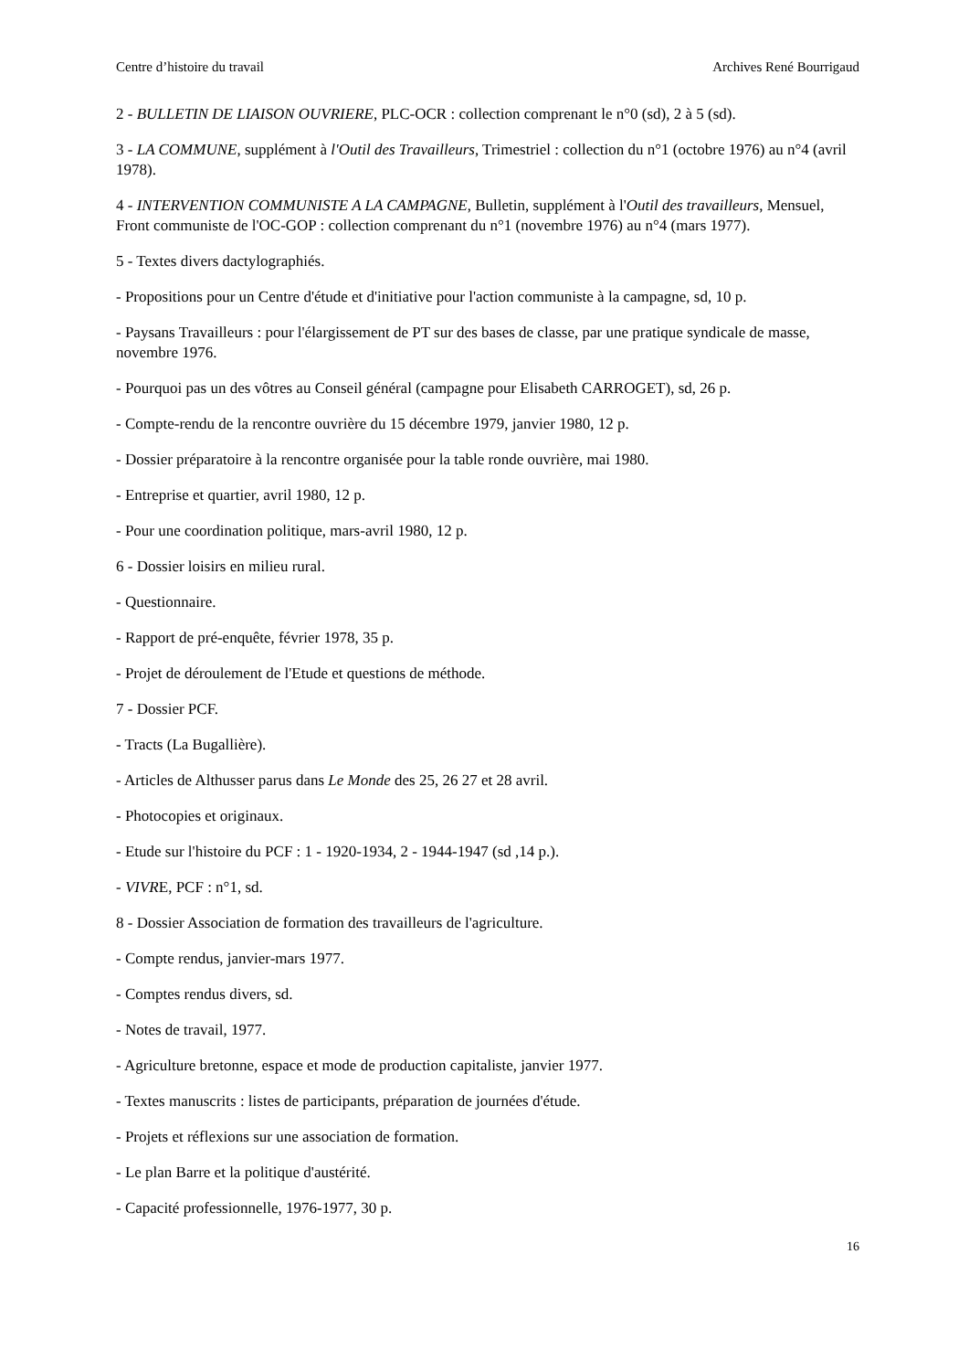Centre d’histoire du travail Archives René Bourrigaud
2 - BULLETIN DE LIAISON OUVRIERE, PLC-OCR : collection comprenant le n°0 (sd), 2 à 5 (sd).
3 - LA COMMUNE, supplément à l'Outil des Travailleurs, Trimestriel : collection du n°1 (octobre 1976) au n°4 (avril 1978).
4 - INTERVENTION COMMUNISTE A LA CAMPAGNE, Bulletin, supplément à l'Outil des travailleurs, Mensuel, Front communiste de l'OC-GOP : collection comprenant du n°1 (novembre 1976) au n°4 (mars 1977).
5 - Textes divers dactylographiés.
- Propositions pour un Centre d'étude et d'initiative pour l'action communiste à la campagne, sd, 10 p.
- Paysans Travailleurs : pour l'élargissement de PT sur des bases de classe, par une pratique syndicale de masse, novembre 1976.
- Pourquoi pas un des vôtres au Conseil général (campagne pour Elisabeth CARROGET), sd, 26 p.
- Compte-rendu de la rencontre ouvrière du 15 décembre 1979, janvier 1980, 12 p.
- Dossier préparatoire à la rencontre organisée pour la table ronde ouvrière, mai 1980.
- Entreprise et quartier, avril 1980, 12 p.
- Pour une coordination politique, mars-avril 1980, 12 p.
6 - Dossier loisirs en milieu rural.
- Questionnaire.
- Rapport de pré-enquête, février 1978, 35 p.
- Projet de déroulement de l'Etude et questions de méthode.
7 - Dossier PCF.
- Tracts (La Bugallière).
- Articles de Althusser parus dans Le Monde des 25, 26 27 et 28 avril.
- Photocopies et originaux.
- Etude sur l'histoire du PCF : 1 - 1920-1934, 2 - 1944-1947 (sd ,14 p.).
- VIVRE, PCF : n°1, sd.
8 - Dossier Association de formation des travailleurs de l'agriculture.
- Compte rendus, janvier-mars 1977.
- Comptes rendus divers, sd.
- Notes de travail, 1977.
- Agriculture bretonne, espace et mode de production capitaliste, janvier 1977.
- Textes manuscrits : listes de participants, préparation de journées d'étude.
- Projets et réflexions sur une association de formation.
- Le plan Barre et la politique d'austérité.
- Capacité professionnelle, 1976-1977, 30 p.
16